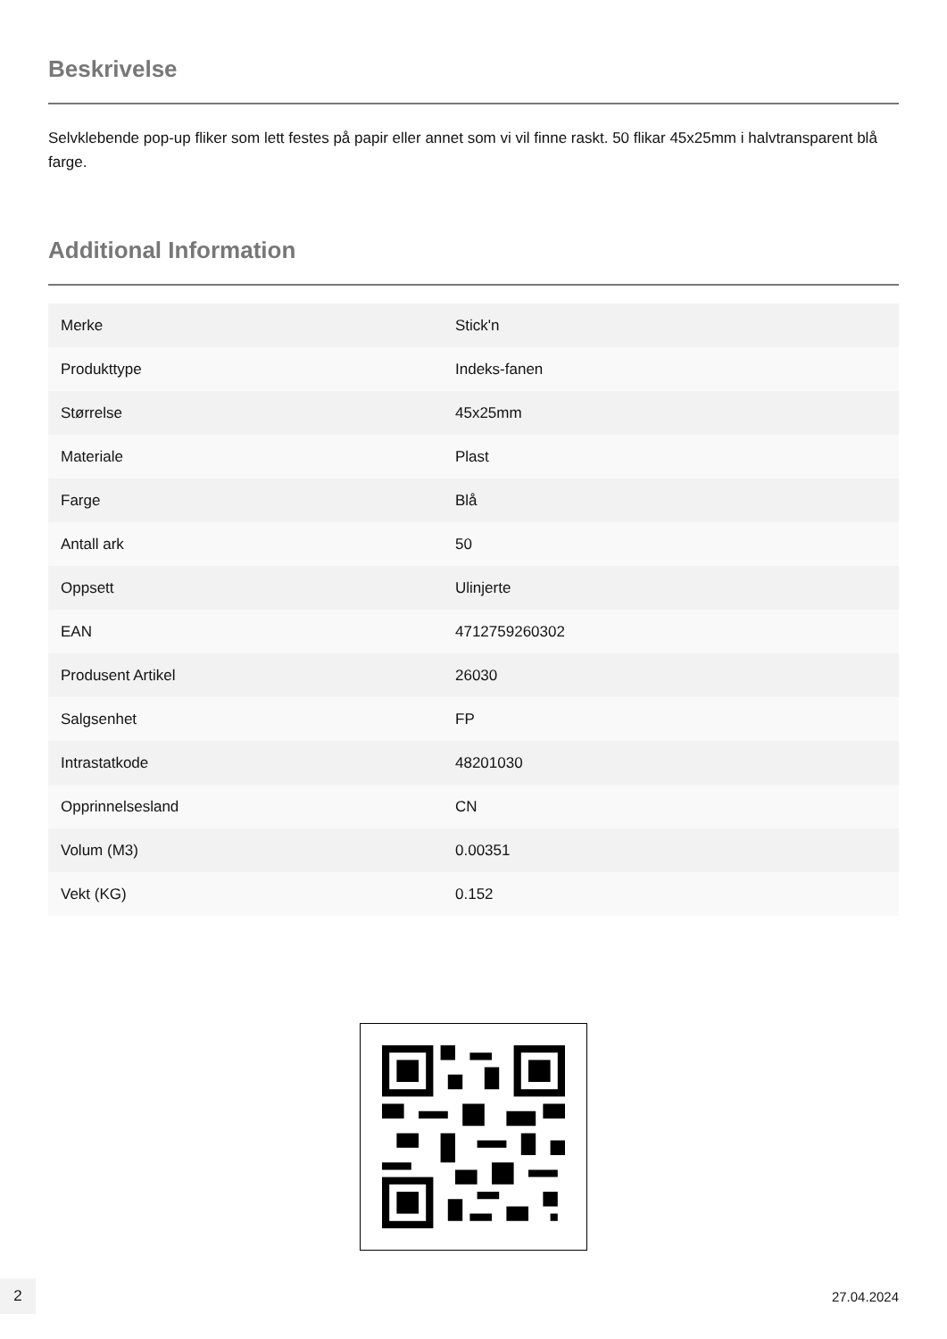Beskrivelse
Selvklebende pop-up fliker som lett festes på papir eller annet som vi vil finne raskt. 50 flikar 45x25mm i halvtransparent blå farge.
Additional Information
| Merke | Stick'n |
| Produkttype | Indeks-fanen |
| Størrelse | 45x25mm |
| Materiale | Plast |
| Farge | Blå |
| Antall ark | 50 |
| Oppsett | Ulinjerte |
| EAN | 4712759260302 |
| Produsent Artikel | 26030 |
| Salgsenhet | FP |
| Intrastatkode | 48201030 |
| Opprinnelsesland | CN |
| Volum (M3) | 0.00351 |
| Vekt (KG) | 0.152 |
2
27.04.2024